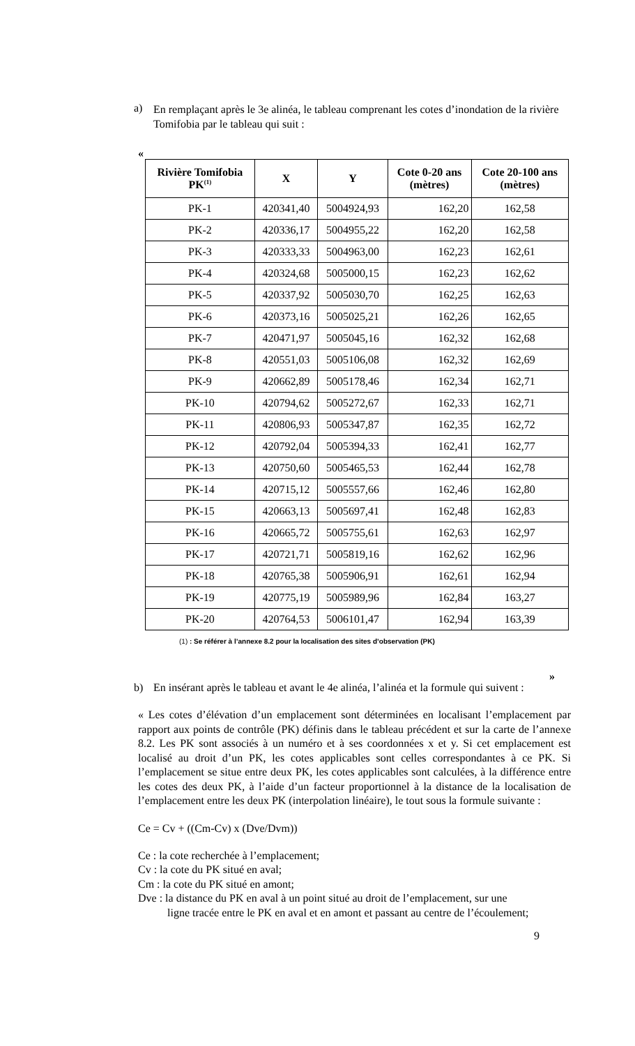a)
En remplaçant après le 3e alinéa, le tableau comprenant les cotes d’inondation de la rivière Tomifobia par le tableau qui suit :
«
| Rivière Tomifobia PK<sup>(1)</sup> | X | Y | Cote 0-20 ans (mètres) | Cote 20-100 ans (mètres) |
| --- | --- | --- | --- | --- |
| PK-1 | 420341,40 | 5004924,93 | 162,20 | 162,58 |
| PK-2 | 420336,17 | 5004955,22 | 162,20 | 162,58 |
| PK-3 | 420333,33 | 5004963,00 | 162,23 | 162,61 |
| PK-4 | 420324,68 | 5005000,15 | 162,23 | 162,62 |
| PK-5 | 420337,92 | 5005030,70 | 162,25 | 162,63 |
| PK-6 | 420373,16 | 5005025,21 | 162,26 | 162,65 |
| PK-7 | 420471,97 | 5005045,16 | 162,32 | 162,68 |
| PK-8 | 420551,03 | 5005106,08 | 162,32 | 162,69 |
| PK-9 | 420662,89 | 5005178,46 | 162,34 | 162,71 |
| PK-10 | 420794,62 | 5005272,67 | 162,33 | 162,71 |
| PK-11 | 420806,93 | 5005347,87 | 162,35 | 162,72 |
| PK-12 | 420792,04 | 5005394,33 | 162,41 | 162,77 |
| PK-13 | 420750,60 | 5005465,53 | 162,44 | 162,78 |
| PK-14 | 420715,12 | 5005557,66 | 162,46 | 162,80 |
| PK-15 | 420663,13 | 5005697,41 | 162,48 | 162,83 |
| PK-16 | 420665,72 | 5005755,61 | 162,63 | 162,97 |
| PK-17 | 420721,71 | 5005819,16 | 162,62 | 162,96 |
| PK-18 | 420765,38 | 5005906,91 | 162,61 | 162,94 |
| PK-19 | 420775,19 | 5005989,96 | 162,84 | 163,27 |
| PK-20 | 420764,53 | 5006101,47 | 162,94 | 163,39 |
(1) : Se référer à l’annexe 8.2 pour la localisation des sites d’observation (PK)
»
b) En insérant après le tableau et avant le 4e alinéa, l’alinéa et la formule qui suivent :
« Les cotes d’élévation d’un emplacement sont déterminées en localisant l’emplacement par rapport aux points de contrôle (PK) définis dans le tableau précédent et sur la carte de l’annexe 8.2. Les PK sont associés à un numéro et à ses coordonnées x et y. Si cet emplacement est localisé au droit d’un PK, les cotes applicables sont celles correspondantes à ce PK. Si l’emplacement se situe entre deux PK, les cotes applicables sont calculées, à la différence entre les cotes des deux PK, à l’aide d’un facteur proportionnel à la distance de la localisation de l’emplacement entre les deux PK (interpolation linéaire), le tout sous la formule suivante :
Ce = Cv + ((Cm-Cv) x (Dve/Dvm))
Ce : la cote recherchée à l’emplacement;
Cv : la cote du PK situé en aval;
Cm : la cote du PK situé en amont;
Dve : la distance du PK en aval à un point situé au droit de l’emplacement, sur une
ligne tracée entre le PK en aval et en amont et passant au centre de l’écoulement;
9